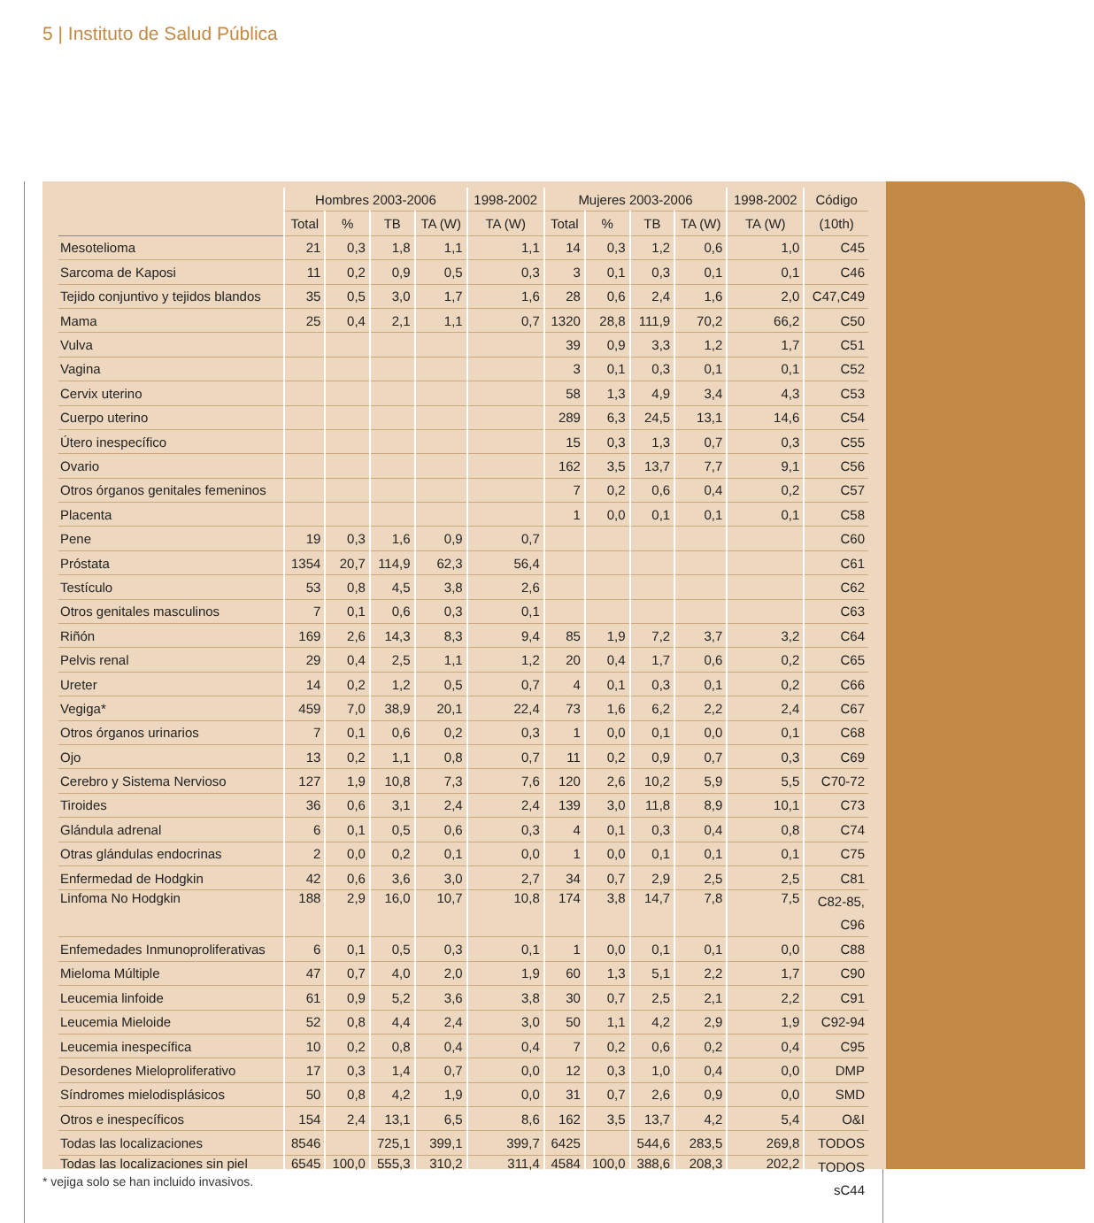5 | Instituto de Salud Pública
| | Hombres 2003-2006 | | | | 1998-2002 | Mujeres 2003-2006 | | | | 1998-2002 | Código |
| --- | --- | --- | --- | --- | --- | --- | --- | --- | --- | --- | --- |
| | Total | % | TB | TA (W) | TA (W) | Total | % | TB | TA (W) | TA (W) | (10th) |
| Mesotelioma | 21 | 0,3 | 1,8 | 1,1 | 1,1 | 14 | 0,3 | 1,2 | 0,6 | 1,0 | C45 |
| Sarcoma de Kaposi | 11 | 0,2 | 0,9 | 0,5 | 0,3 | 3 | 0,1 | 0,3 | 0,1 | 0,1 | C46 |
| Tejido conjuntivo y tejidos blandos | 35 | 0,5 | 3,0 | 1,7 | 1,6 | 28 | 0,6 | 2,4 | 1,6 | 2,0 | C47,C49 |
| Mama | 25 | 0,4 | 2,1 | 1,1 | 0,7 | 1320 | 28,8 | 111,9 | 70,2 | 66,2 | C50 |
| Vulva | | | | | | 39 | 0,9 | 3,3 | 1,2 | 1,7 | C51 |
| Vagina | | | | | | 3 | 0,1 | 0,3 | 0,1 | 0,1 | C52 |
| Cervix uterino | | | | | | 58 | 1,3 | 4,9 | 3,4 | 4,3 | C53 |
| Cuerpo uterino | | | | | | 289 | 6,3 | 24,5 | 13,1 | 14,6 | C54 |
| Útero inespecífico | | | | | | 15 | 0,3 | 1,3 | 0,7 | 0,3 | C55 |
| Ovario | | | | | | 162 | 3,5 | 13,7 | 7,7 | 9,1 | C56 |
| Otros órganos genitales femeninos | | | | | | 7 | 0,2 | 0,6 | 0,4 | 0,2 | C57 |
| Placenta | | | | | | 1 | 0,0 | 0,1 | 0,1 | 0,1 | C58 |
| Pene | 19 | 0,3 | 1,6 | 0,9 | 0,7 | | | | | | C60 |
| Próstata | 1354 | 20,7 | 114,9 | 62,3 | 56,4 | | | | | | C61 |
| Testículo | 53 | 0,8 | 4,5 | 3,8 | 2,6 | | | | | | C62 |
| Otros genitales masculinos | 7 | 0,1 | 0,6 | 0,3 | 0,1 | | | | | | C63 |
| Riñón | 169 | 2,6 | 14,3 | 8,3 | 9,4 | 85 | 1,9 | 7,2 | 3,7 | 3,2 | C64 |
| Pelvis renal | 29 | 0,4 | 2,5 | 1,1 | 1,2 | 20 | 0,4 | 1,7 | 0,6 | 0,2 | C65 |
| Ureter | 14 | 0,2 | 1,2 | 0,5 | 0,7 | 4 | 0,1 | 0,3 | 0,1 | 0,2 | C66 |
| Vegiga* | 459 | 7,0 | 38,9 | 20,1 | 22,4 | 73 | 1,6 | 6,2 | 2,2 | 2,4 | C67 |
| Otros órganos urinarios | 7 | 0,1 | 0,6 | 0,2 | 0,3 | 1 | 0,0 | 0,1 | 0,0 | 0,1 | C68 |
| Ojo | 13 | 0,2 | 1,1 | 0,8 | 0,7 | 11 | 0,2 | 0,9 | 0,7 | 0,3 | C69 |
| Cerebro y Sistema Nervioso | 127 | 1,9 | 10,8 | 7,3 | 7,6 | 120 | 2,6 | 10,2 | 5,9 | 5,5 | C70-72 |
| Tiroides | 36 | 0,6 | 3,1 | 2,4 | 2,4 | 139 | 3,0 | 11,8 | 8,9 | 10,1 | C73 |
| Glándula adrenal | 6 | 0,1 | 0,5 | 0,6 | 0,3 | 4 | 0,1 | 0,3 | 0,4 | 0,8 | C74 |
| Otras glándulas endocrinas | 2 | 0,0 | 0,2 | 0,1 | 0,0 | 1 | 0,0 | 0,1 | 0,1 | 0,1 | C75 |
| Enfermedad de Hodgkin | 42 | 0,6 | 3,6 | 3,0 | 2,7 | 34 | 0,7 | 2,9 | 2,5 | 2,5 | C81 |
| Linfoma No Hodgkin | 188 | 2,9 | 16,0 | 10,7 | 10,8 | 174 | 3,8 | 14,7 | 7,8 | 7,5 | C82-85, C96 |
| Enfemedades Inmunoproliferativas | 6 | 0,1 | 0,5 | 0,3 | 0,1 | 1 | 0,0 | 0,1 | 0,1 | 0,0 | C88 |
| Mieloma Múltiple | 47 | 0,7 | 4,0 | 2,0 | 1,9 | 60 | 1,3 | 5,1 | 2,2 | 1,7 | C90 |
| Leucemia linfoide | 61 | 0,9 | 5,2 | 3,6 | 3,8 | 30 | 0,7 | 2,5 | 2,1 | 2,2 | C91 |
| Leucemia Mieloide | 52 | 0,8 | 4,4 | 2,4 | 3,0 | 50 | 1,1 | 4,2 | 2,9 | 1,9 | C92-94 |
| Leucemia inespecífica | 10 | 0,2 | 0,8 | 0,4 | 0,4 | 7 | 0,2 | 0,6 | 0,2 | 0,4 | C95 |
| Desordenes Mieloproliferativo | 17 | 0,3 | 1,4 | 0,7 | 0,0 | 12 | 0,3 | 1,0 | 0,4 | 0,0 | DMP |
| Síndromes mielodisplásicos | 50 | 0,8 | 4,2 | 1,9 | 0,0 | 31 | 0,7 | 2,6 | 0,9 | 0,0 | SMD |
| Otros e inespecíficos | 154 | 2,4 | 13,1 | 6,5 | 8,6 | 162 | 3,5 | 13,7 | 4,2 | 5,4 | O&I |
| Todas las localizaciones | 8546 | | 725,1 | 399,1 | 399,7 | 6425 | | 544,6 | 283,5 | 269,8 | TODOS |
| Todas las localizaciones sin piel | 6545 | 100,0 | 555,3 | 310,2 | 311,4 | 4584 | 100,0 | 388,6 | 208,3 | 202,2 | TODOS sC44 |
* vejiga solo se han incluido invasivos.